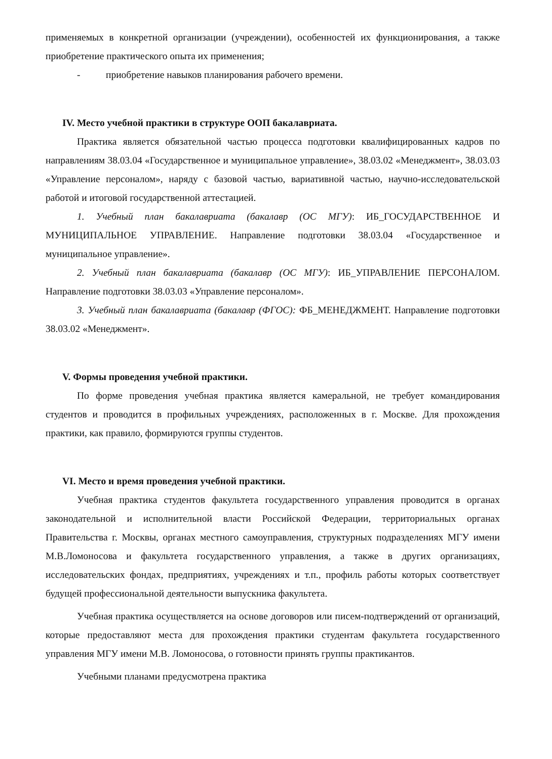применяемых в конкретной организации (учреждении), особенностей их функционирования, а также приобретение практического опыта их применения;
- приобретение навыков планирования рабочего времени.
IV. Место учебной практики в структуре ООП бакалавриата.
Практика является обязательной частью процесса подготовки квалифицированных кадров по направлениям 38.03.04 «Государственное и муниципальное управление», 38.03.02 «Менеджмент», 38.03.03 «Управление персоналом», наряду с базовой частью, вариативной частью, научно-исследовательской работой и итоговой государственной аттестацией.
1. Учебный план бакалавриата (бакалавр (ОС МГУ): ИБ_ГОСУДАРСТВЕННОЕ И МУНИЦИПАЛЬНОЕ УПРАВЛЕНИЕ. Направление подготовки 38.03.04 «Государственное и муниципальное управление».
2. Учебный план бакалавриата (бакалавр (ОС МГУ): ИБ_УПРАВЛЕНИЕ ПЕРСОНАЛОМ. Направление подготовки 38.03.03 «Управление персоналом».
3. Учебный план бакалавриата (бакалавр (ФГОС): ФБ_МЕНЕДЖМЕНТ. Направление подготовки 38.03.02 «Менеджмент».
V. Формы проведения учебной практики.
По форме проведения учебная практика является камеральной, не требует командирования студентов и проводится в профильных учреждениях, расположенных в г. Москве. Для прохождения практики, как правило, формируются группы студентов.
VI. Место и время проведения учебной практики.
Учебная практика студентов факультета государственного управления проводится в органах законодательной и исполнительной власти Российской Федерации, территориальных органах Правительства г. Москвы, органах местного самоуправления, структурных подразделениях МГУ имени М.В.Ломоносова и факультета государственного управления, а также в других организациях, исследовательских фондах, предприятиях, учреждениях и т.п., профиль работы которых соответствует будущей профессиональной деятельности выпускника факультета.
Учебная практика осуществляется на основе договоров или писем-подтверждений от организаций, которые предоставляют места для прохождения практики студентам факультета государственного управления МГУ имени М.В. Ломоносова, о готовности принять группы практикантов.
Учебными планами предусмотрена практика